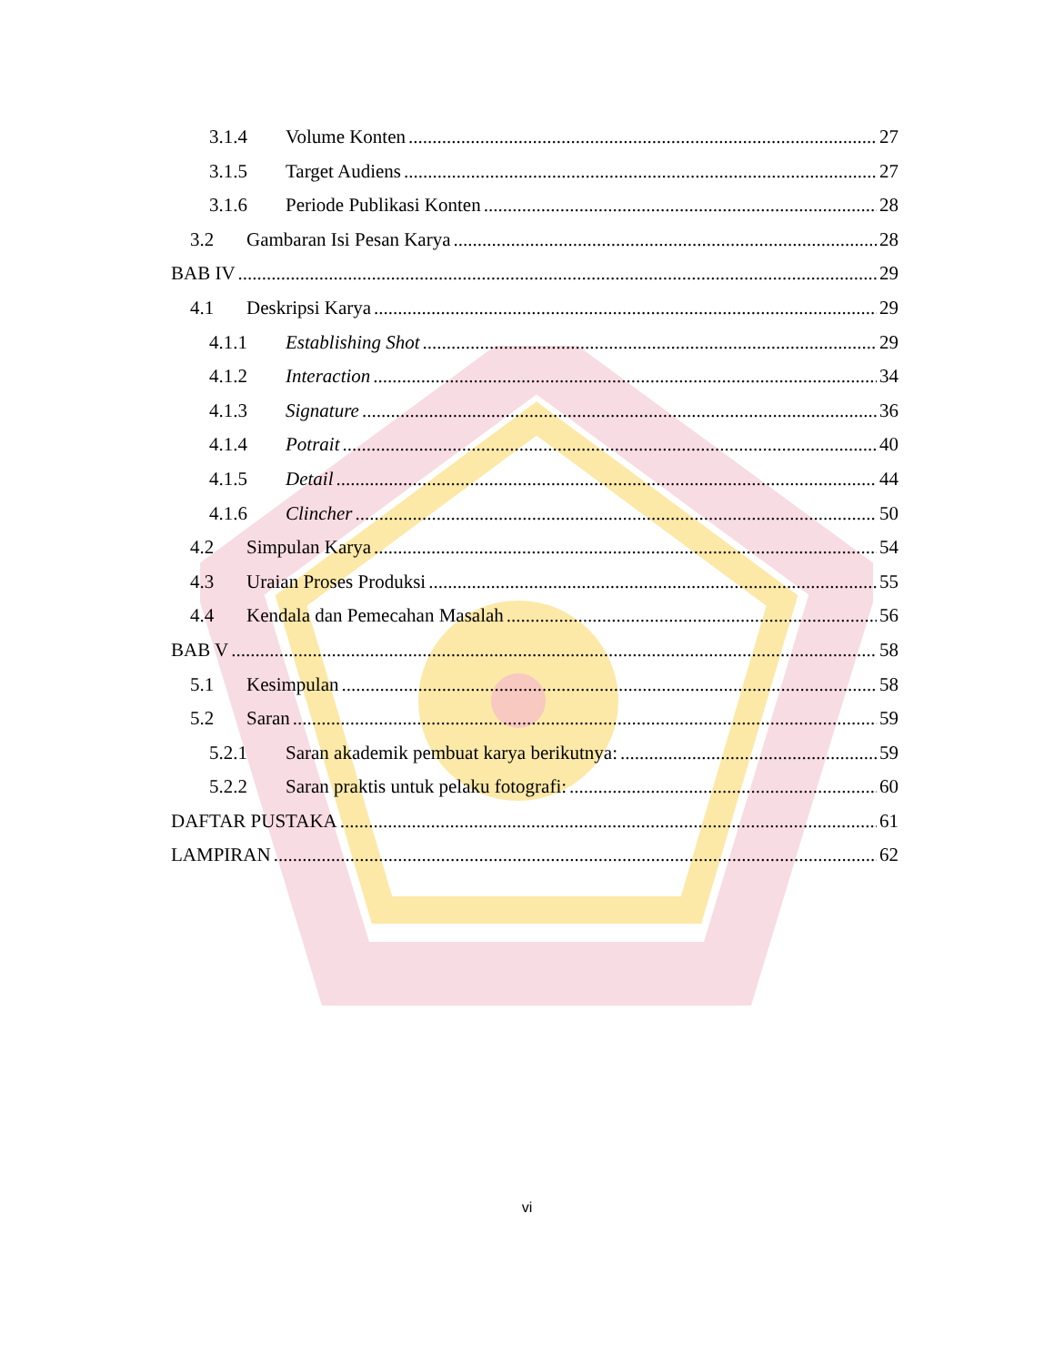3.1.4 Volume Konten 27
3.1.5 Target Audiens 27
3.1.6 Periode Publikasi Konten 28
3.2 Gambaran Isi Pesan Karya 28
BAB IV 29
4.1 Deskripsi Karya 29
4.1.1 Establishing Shot 29
4.1.2 Interaction 34
4.1.3 Signature 36
4.1.4 Potrait 40
4.1.5 Detail 44
4.1.6 Clincher 50
4.2 Simpulan Karya 54
4.3 Uraian Proses Produksi 55
4.4 Kendala dan Pemecahan Masalah 56
BAB V 58
5.1 Kesimpulan 58
5.2 Saran 59
5.2.1 Saran akademik pembuat karya berikutnya: 59
5.2.2 Saran praktis untuk pelaku fotografi: 60
DAFTAR PUSTAKA 61
LAMPIRAN 62
vi